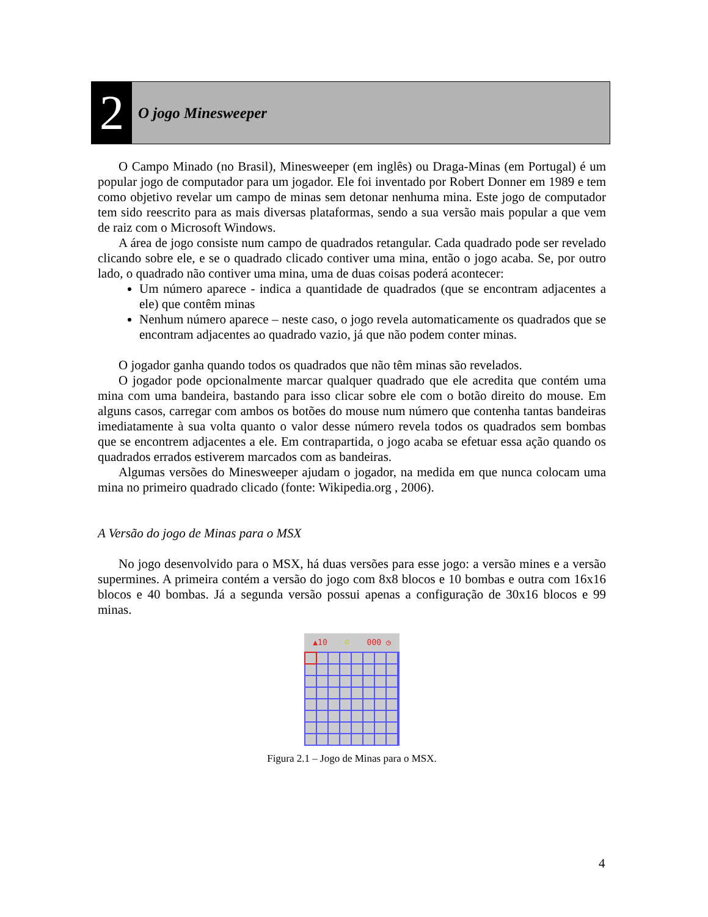2
O jogo Minesweeper
O Campo Minado (no Brasil), Minesweeper (em inglês) ou Draga-Minas (em Portugal) é um popular jogo de computador para um jogador. Ele foi inventado por Robert Donner em 1989 e tem como objetivo revelar um campo de minas sem detonar nenhuma mina. Este jogo de computador tem sido reescrito para as mais diversas plataformas, sendo a sua versão mais popular a que vem de raiz com o Microsoft Windows.
A área de jogo consiste num campo de quadrados retangular. Cada quadrado pode ser revelado clicando sobre ele, e se o quadrado clicado contiver uma mina, então o jogo acaba. Se, por outro lado, o quadrado não contiver uma mina, uma de duas coisas poderá acontecer:
Um número aparece - indica a quantidade de quadrados (que se encontram adjacentes a ele) que contêm minas
Nenhum número aparece – neste caso, o jogo revela automaticamente os quadrados que se encontram adjacentes ao quadrado vazio, já que não podem conter minas.
O jogador ganha quando todos os quadrados que não têm minas são revelados.
O jogador pode opcionalmente marcar qualquer quadrado que ele acredita que contém uma mina com uma bandeira, bastando para isso clicar sobre ele com o botão direito do mouse. Em alguns casos, carregar com ambos os botões do mouse num número que contenha tantas bandeiras imediatamente à sua volta quanto o valor desse número revela todos os quadrados sem bombas que se encontrem adjacentes a ele. Em contrapartida, o jogo acaba se efetuar essa ação quando os quadrados errados estiverem marcados com as bandeiras.
Algumas versões do Minesweeper ajudam o jogador, na medida em que nunca colocam uma mina no primeiro quadrado clicado (fonte: Wikipedia.org , 2006).
A Versão do jogo de Minas para o MSX
No jogo desenvolvido para o MSX, há duas versões para esse jogo: a versão mines e a versão supermines. A primeira contém a versão do jogo com 8x8 blocos e 10 bombas e outra com 16x16 blocos e 40 bombas. Já a segunda versão possui apenas a configuração de 30x16 blocos e 99 minas.
▲10 ☺ 000 ◷
Figura 2.1 – Jogo de Minas para o MSX.
4